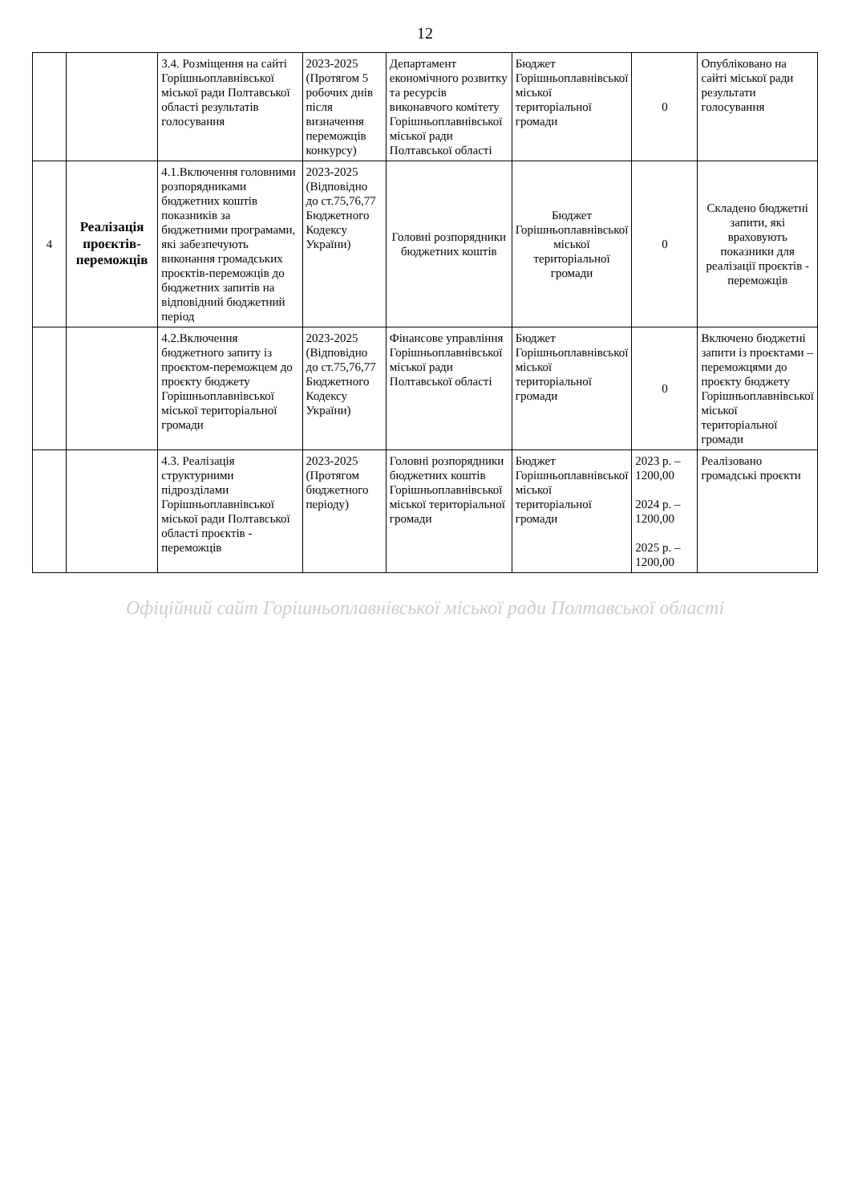12
| | | 3.4. Розміщення на сайті Горішньоплавнівської міської ради Полтавської області результатів голосування | 2023-2025 (Протягом 5 робочих днів після визначення переможців конкурсу) | Департамент економічного розвитку та ресурсів виконавчого комітету Горішньоплавнівської міської ради Полтавської області | Бюджет Горішньоплавнівської міської територіальної громади | 0 | Опубліковано на сайті міської ради результати голосування |
| 4 | Реалізація проєктів-переможців | 4.1.Включення головними розпорядниками бюджетних коштів показників за бюджетними програмами, які забезпечують виконання громадських проєктів-переможців до бюджетних запитів на відповідний бюджетний період | 2023-2025 (Відповідно до ст.75,76,77 Бюджетного Кодексу України) | Головні розпорядники бюджетних коштів | Бюджет Горішньоплавнівської міської територіальної громади | 0 | Складено бюджетні запити, які враховують показники для реалізації проєктів - переможців |
| | | 4.2.Включення бюджетного запиту із проєктом-переможцем до проєкту бюджету Горішньоплавнівської міської територіальної громади | 2023-2025 (Відповідно до ст.75,76,77 Бюджетного Кодексу України) | Фінансове управління Горішньоплавнівської міської ради Полтавської області | Бюджет Горішньоплавнівської міської територіальної громади | 0 | Включено бюджетні запити із проєктами – переможцями до проєкту бюджету Горішньоплавнівської міської територіальної громади |
| | | 4.3. Реалізація структурними підрозділами Горішньоплавнівської міської ради Полтавської області проєктів - переможців | 2023-2025 (Протягом бюджетного періоду) | Головні розпорядники бюджетних коштів Горішньоплавнівської міської територіальної громади | Бюджет Горішньоплавнівської міської територіальної громади | 2023 р. – 1200,00 2024 р. – 1200,00 2025 р. – 1200,00 | Реалізовано громадські проєкти |
Офіційний сайт Горішньоплавнівської міської ради Полтавської області